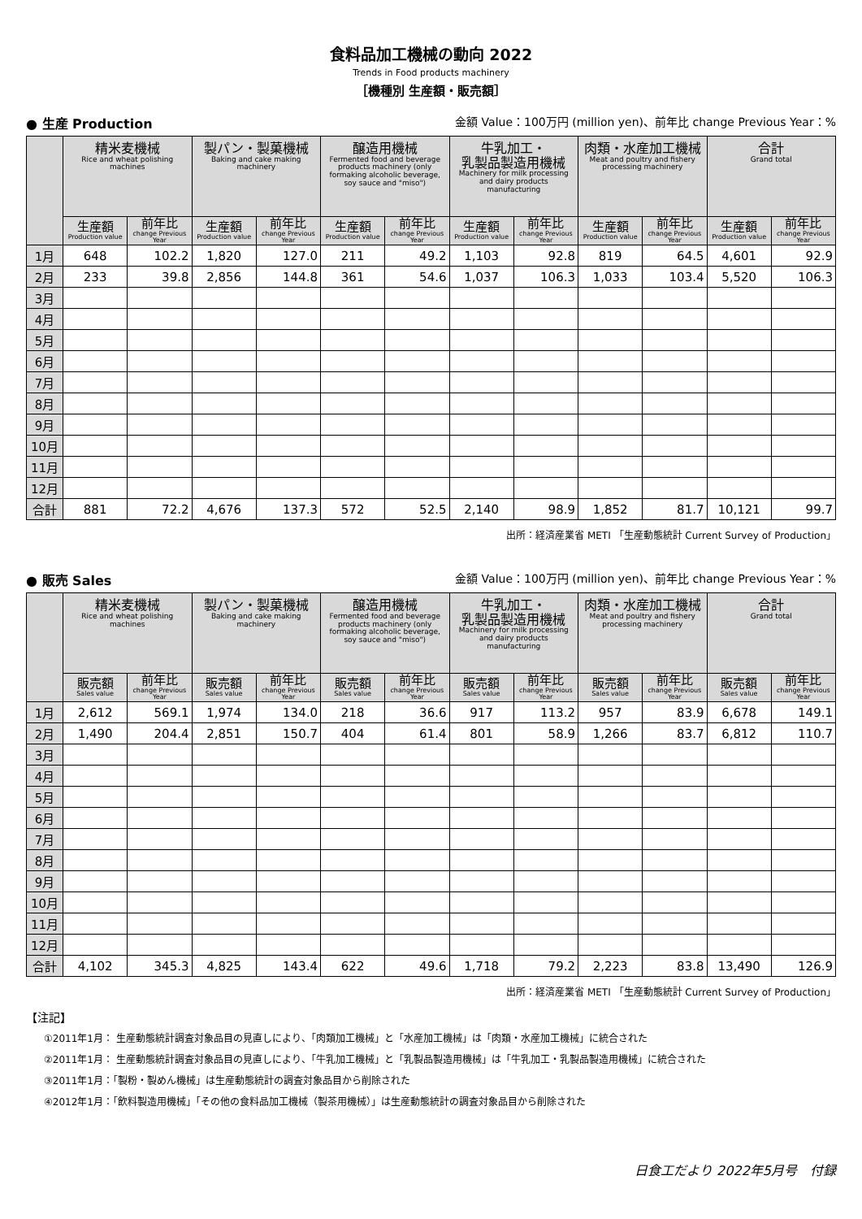食料品加工機械の動向 2022
Trends in Food products machinery
［機種別 生産額・販売額］
● 生産 Production 金額 Value：100万円 (million yen)、前年比 change Previous Year：%
| | 精米麦機械 Rice and wheat polishing machines | | 製パン・製菓機械 Baking and cake making machinery | | 醸造用機械 Fermented food and beverage products machinery (only formaking alcoholic beverage, soy sauce and "miso") | | 牛乳加工・ 乳製品製造用機械 Machinery for milk processing and dairy products manufacturing | | 肉類・水産加工機械 Meat and poultry and fishery processing machinery | | 合計 Grand total | |
| --- | --- | --- | --- | --- | --- | --- | --- | --- | --- | --- | --- | --- |
| | 生産額 Production value | 前年比 change Previous Year | 生産額 Production value | 前年比 change Previous Year | 生産額 Production value | 前年比 change Previous Year | 生産額 Production value | 前年比 change Previous Year | 生産額 Production value | 前年比 change Previous Year | 生産額 Production value | 前年比 change Previous Year |
| 1月 | 648 | 102.2 | 1,820 | 127.0 | 211 | 49.2 | 1,103 | 92.8 | 819 | 64.5 | 4,601 | 92.9 |
| 2月 | 233 | 39.8 | 2,856 | 144.8 | 361 | 54.6 | 1,037 | 106.3 | 1,033 | 103.4 | 5,520 | 106.3 |
| 3月 | | | | | | | | | | | | |
| 4月 | | | | | | | | | | | | |
| 5月 | | | | | | | | | | | | |
| 6月 | | | | | | | | | | | | |
| 7月 | | | | | | | | | | | | |
| 8月 | | | | | | | | | | | | |
| 9月 | | | | | | | | | | | | |
| 10月 | | | | | | | | | | | | |
| 11月 | | | | | | | | | | | | |
| 12月 | | | | | | | | | | | | |
| 合計 | 881 | 72.2 | 4,676 | 137.3 | 572 | 52.5 | 2,140 | 98.9 | 1,852 | 81.7 | 10,121 | 99.7 |
出所：経済産業省 METI 「生産動態統計 Current Survey of Production」
● 販売 Sales 金額 Value：100万円 (million yen)、前年比 change Previous Year：%
| | 精米麦機械 Rice and wheat polishing machines | | 製パン・製菓機械 Baking and cake making machinery | | 醸造用機械 Fermented food and beverage products machinery (only formaking alcoholic beverage, soy sauce and "miso") | | 牛乳加工・ 乳製品製造用機械 Machinery for milk processing and dairy products manufacturing | | 肉類・水産加工機械 Meat and poultry and fishery processing machinery | | 合計 Grand total | |
| --- | --- | --- | --- | --- | --- | --- | --- | --- | --- | --- | --- | --- |
| | 販売額 Sales value | 前年比 change Previous Year | 販売額 Sales value | 前年比 change Previous Year | 販売額 Sales value | 前年比 change Previous Year | 販売額 Sales value | 前年比 change Previous Year | 販売額 Sales value | 前年比 change Previous Year | 販売額 Sales value | 前年比 change Previous Year |
| 1月 | 2,612 | 569.1 | 1,974 | 134.0 | 218 | 36.6 | 917 | 113.2 | 957 | 83.9 | 6,678 | 149.1 |
| 2月 | 1,490 | 204.4 | 2,851 | 150.7 | 404 | 61.4 | 801 | 58.9 | 1,266 | 83.7 | 6,812 | 110.7 |
| 3月 | | | | | | | | | | | | |
| 4月 | | | | | | | | | | | | |
| 5月 | | | | | | | | | | | | |
| 6月 | | | | | | | | | | | | |
| 7月 | | | | | | | | | | | | |
| 8月 | | | | | | | | | | | | |
| 9月 | | | | | | | | | | | | |
| 10月 | | | | | | | | | | | | |
| 11月 | | | | | | | | | | | | |
| 12月 | | | | | | | | | | | | |
| 合計 | 4,102 | 345.3 | 4,825 | 143.4 | 622 | 49.6 | 1,718 | 79.2 | 2,223 | 83.8 | 13,490 | 126.9 |
出所：経済産業省 METI 「生産動態統計 Current Survey of Production」
【注記】
①2011年1月： 生産動態統計調査対象品目の見直しにより、「肉類加工機械」と「水産加工機械」は「肉類・水産加工機械」に統合された
②2011年1月： 生産動態統計調査対象品目の見直しにより、「牛乳加工機械」と「乳製品製造用機械」は「牛乳加工・乳製品製造用機械」に統合された
③2011年1月：「製粉・製めん機械」は生産動態統計の調査対象品目から削除された
④2012年1月：「飲料製造用機械」「その他の食料品加工機械（製茶用機械）」は生産動態統計の調査対象品目から削除された
日食工だより 2022年5月号　付録